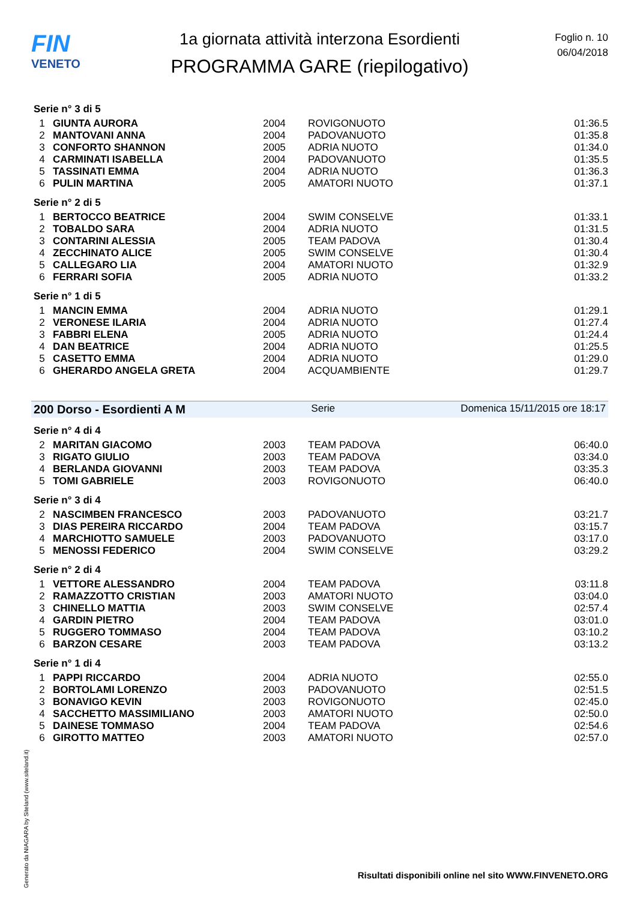FIN
VENETO
1a giornata attività interzona Esordienti
PROGRAMMA GARE (riepilogativo)
Foglio n. 10
06/04/2018
Serie n° 3 di 5
| 1 | GIUNTA AURORA | 2004 | ROVIGONUOTO | 01:36.5 |
| 2 | MANTOVANI ANNA | 2004 | PADOVANUOTO | 01:35.8 |
| 3 | CONFORTO SHANNON | 2005 | ADRIA NUOTO | 01:34.0 |
| 4 | CARMINATI ISABELLA | 2004 | PADOVANUOTO | 01:35.5 |
| 5 | TASSINATI EMMA | 2004 | ADRIA NUOTO | 01:36.3 |
| 6 | PULIN MARTINA | 2005 | AMATORI NUOTO | 01:37.1 |
Serie n° 2 di 5
| 1 | BERTOCCO BEATRICE | 2004 | SWIM CONSELVE | 01:33.1 |
| 2 | TOBALDO SARA | 2004 | ADRIA NUOTO | 01:31.5 |
| 3 | CONTARINI ALESSIA | 2005 | TEAM PADOVA | 01:30.4 |
| 4 | ZECCHINATO ALICE | 2005 | SWIM CONSELVE | 01:30.4 |
| 5 | CALLEGARO LIA | 2004 | AMATORI NUOTO | 01:32.9 |
| 6 | FERRARI SOFIA | 2005 | ADRIA NUOTO | 01:33.2 |
Serie n° 1 di 5
| 1 | MANCIN EMMA | 2004 | ADRIA NUOTO | 01:29.1 |
| 2 | VERONESE ILARIA | 2004 | ADRIA NUOTO | 01:27.4 |
| 3 | FABBRI ELENA | 2005 | ADRIA NUOTO | 01:24.4 |
| 4 | DAN BEATRICE | 2004 | ADRIA NUOTO | 01:25.5 |
| 5 | CASETTO EMMA | 2004 | ADRIA NUOTO | 01:29.0 |
| 6 | GHERARDO ANGELA GRETA | 2004 | ACQUAMBIENTE | 01:29.7 |
200 Dorso - Esordienti A M Serie Domenica 15/11/2015 ore 18:17
Serie n° 4 di 4
| 2 | MARITAN GIACOMO | 2003 | TEAM PADOVA | 06:40.0 |
| 3 | RIGATO GIULIO | 2003 | TEAM PADOVA | 03:34.0 |
| 4 | BERLANDA GIOVANNI | 2003 | TEAM PADOVA | 03:35.3 |
| 5 | TOMI GABRIELE | 2003 | ROVIGONUOTO | 06:40.0 |
Serie n° 3 di 4
| 2 | NASCIMBEN FRANCESCO | 2003 | PADOVANUOTO | 03:21.7 |
| 3 | DIAS PEREIRA RICCARDO | 2004 | TEAM PADOVA | 03:15.7 |
| 4 | MARCHIOTTO SAMUELE | 2003 | PADOVANUOTO | 03:17.0 |
| 5 | MENOSSI FEDERICO | 2004 | SWIM CONSELVE | 03:29.2 |
Serie n° 2 di 4
| 1 | VETTORE ALESSANDRO | 2004 | TEAM PADOVA | 03:11.8 |
| 2 | RAMAZZOTTO CRISTIAN | 2003 | AMATORI NUOTO | 03:04.0 |
| 3 | CHINELLO MATTIA | 2003 | SWIM CONSELVE | 02:57.4 |
| 4 | GARDIN PIETRO | 2004 | TEAM PADOVA | 03:01.0 |
| 5 | RUGGERO TOMMASO | 2004 | TEAM PADOVA | 03:10.2 |
| 6 | BARZON CESARE | 2003 | TEAM PADOVA | 03:13.2 |
Serie n° 1 di 4
| 1 | PAPPI RICCARDO | 2004 | ADRIA NUOTO | 02:55.0 |
| 2 | BORTOLAMI LORENZO | 2003 | PADOVANUOTO | 02:51.5 |
| 3 | BONAVIGO KEVIN | 2003 | ROVIGONUOTO | 02:45.0 |
| 4 | SACCHETTO MASSIMILIANO | 2003 | AMATORI NUOTO | 02:50.0 |
| 5 | DAINESE TOMMASO | 2004 | TEAM PADOVA | 02:54.6 |
| 6 | GIROTTO MATTEO | 2003 | AMATORI NUOTO | 02:57.0 |
Generato da NIAGARA by Siteland (www.siteland.it)
Risultati disponibili online nel sito WWW.FINVENETO.ORG